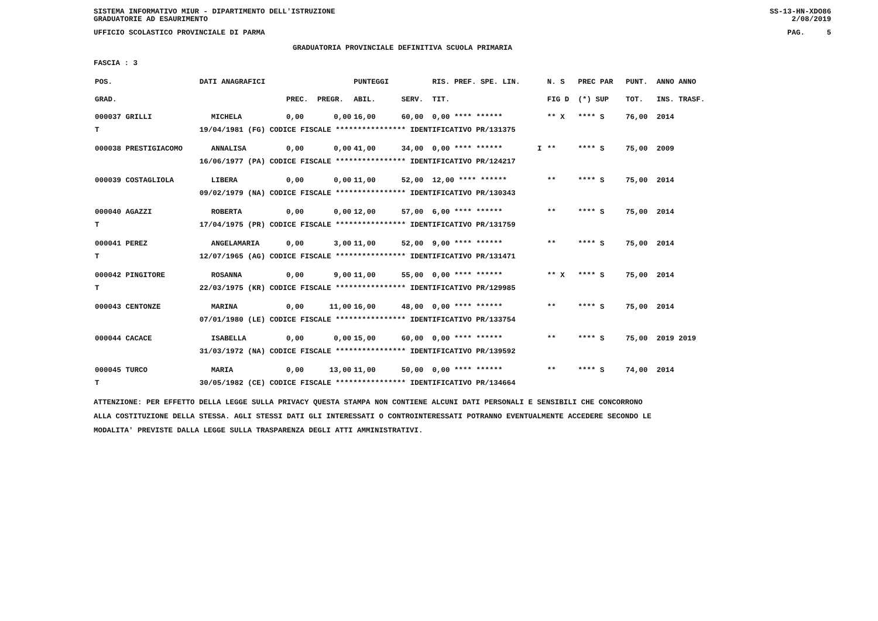SISTEMA INFORMATIVO MIUR - DIPARTIMENTO DELL'ISTRUZIONE
GRADUATORIE AD ESAURIMENTO SS-13-HN-XDO86
2/08/2019
UFFICIO SCOLASTICO PROVINCIALE DI PARMA PAG. 5
GRADUATORIA PROVINCIALE DEFINITIVA SCUOLA PRIMARIA
FASCIA : 3
| POS. | DATI ANAGRAFICI | | | | PUNTEGGI | | RIS. PREF. SPE. LIN. | | N. S | PREC PAR | PUNT. | ANNO ANNO |
| --- | --- | --- | --- | --- | --- | --- | --- | --- | --- | --- | --- | --- |
| GRAD. | | | PREC. | PREGR. | ABIL. | SERV. | TIT. | | FIG D | (*) SUP | TOT. | INS. TRASF. |
| 000037 GRILLI | | MICHELA | 0,00 | 0,00 | 16,00 | 60,00 | 0,00 **** ****** | | ** X | **** S | 76,00 | 2014 |
| T | 19/04/1981 (FG) CODICE FISCALE **************** IDENTIFICATIVO PR/131375 | | | | | | | | | | | |
| 000038 PRESTIGIACOMO | | ANNALISA | 0,00 | 0,00 | 41,00 | 34,00 | 0,00 **** ****** | I | ** | **** S | 75,00 | 2009 |
| | 16/06/1977 (PA) CODICE FISCALE **************** IDENTIFICATIVO PR/124217 | | | | | | | | | | | |
| 000039 COSTAGLIOLA | | LIBERA | 0,00 | 0,00 | 11,00 | 52,00 | 12,00 **** ****** | | ** | **** S | 75,00 | 2014 |
| | 09/02/1979 (NA) CODICE FISCALE **************** IDENTIFICATIVO PR/130343 | | | | | | | | | | | |
| 000040 AGAZZI | | ROBERTA | 0,00 | 0,00 | 12,00 | 57,00 | 6,00 **** ****** | | ** | **** S | 75,00 | 2014 |
| T | 17/04/1975 (PR) CODICE FISCALE **************** IDENTIFICATIVO PR/131759 | | | | | | | | | | | |
| 000041 PEREZ | | ANGELAMARIA | 0,00 | 3,00 | 11,00 | 52,00 | 9,00 **** ****** | | ** | **** S | 75,00 | 2014 |
| T | 12/07/1965 (AG) CODICE FISCALE **************** IDENTIFICATIVO PR/131471 | | | | | | | | | | | |
| 000042 PINGITORE | | ROSANNA | 0,00 | 9,00 | 11,00 | 55,00 | 0,00 **** ****** | | ** X | **** S | 75,00 | 2014 |
| T | 22/03/1975 (KR) CODICE FISCALE **************** IDENTIFICATIVO PR/129985 | | | | | | | | | | | |
| 000043 CENTONZE | | MARINA | 0,00 | 11,00 | 16,00 | 48,00 | 0,00 **** ****** | | ** | **** S | 75,00 | 2014 |
| | 07/01/1980 (LE) CODICE FISCALE **************** IDENTIFICATIVO PR/133754 | | | | | | | | | | | |
| 000044 CACACE | | ISABELLA | 0,00 | 0,00 | 15,00 | 60,00 | 0,00 **** ****** | | ** | **** S | 75,00 | 2019 2019 |
| | 31/03/1972 (NA) CODICE FISCALE **************** IDENTIFICATIVO PR/139592 | | | | | | | | | | | |
| 000045 TURCO | | MARIA | 0,00 | 13,00 | 11,00 | 50,00 | 0,00 **** ****** | | ** | **** S | 74,00 | 2014 |
| T | 30/05/1982 (CE) CODICE FISCALE **************** IDENTIFICATIVO PR/134664 | | | | | | | | | | | |
ATTENZIONE: PER EFFETTO DELLA LEGGE SULLA PRIVACY QUESTA STAMPA NON CONTIENE ALCUNI DATI PERSONALI E SENSIBILI CHE CONCORRONO
ALLA COSTITUZIONE DELLA STESSA. AGLI STESSI DATI GLI INTERESSATI O CONTROINTERESSATI POTRANNO EVENTUALMENTE ACCEDERE SECONDO LE
MODALITA' PREVISTE DALLA LEGGE SULLA TRASPARENZA DEGLI ATTI AMMINISTRATIVI.